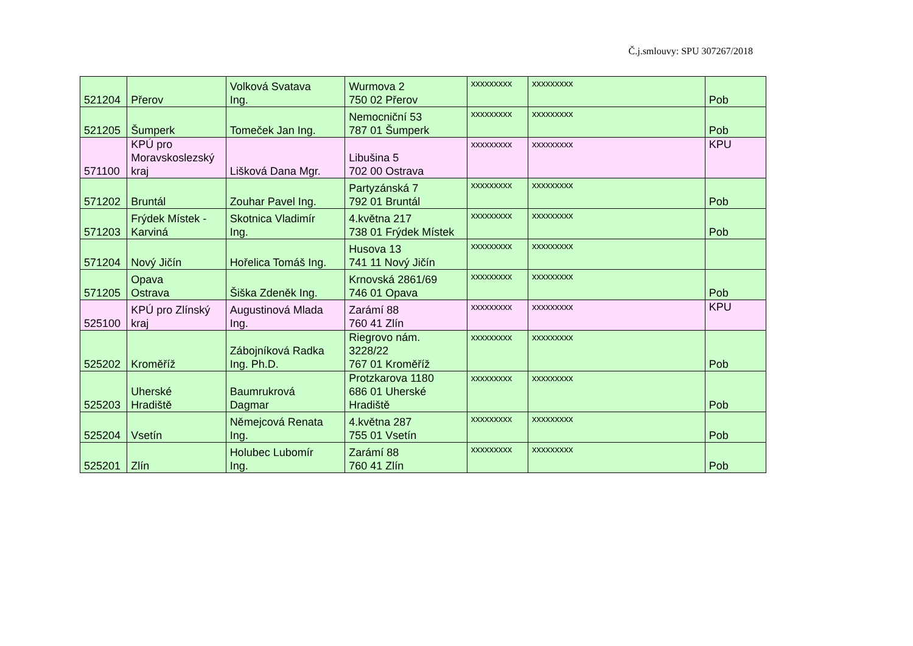Č.j.smlouvy: SPU 307267/2018
| 521204 | Přerov | Volková Svatava Ing. | Wurmova 2 750 02 Přerov | xxxxxxxxx | xxxxxxxxx | Pob |
| 521205 | Šumperk | Tomeček Jan Ing. | Nemocniční 53 787 01 Šumperk | xxxxxxxxx | xxxxxxxxx | Pob |
| 571100 | KPÚ pro Moravskoslezský kraj | Lišková Dana Mgr. | Libušina 5 702 00 Ostrava | xxxxxxxxx | xxxxxxxxx | KPU |
| 571202 | Bruntál | Zouhar Pavel Ing. | Partyzánská 7 792 01 Bruntál | xxxxxxxxx | xxxxxxxxx | Pob |
| 571203 | Frýdek Místek - Karviná | Skotnica Vladimír Ing. | 4.května 217 738 01 Frýdek Místek | xxxxxxxxx | xxxxxxxxx | Pob |
| 571204 | Nový Jičín | Hořelica Tomáš Ing. | Husova 13 741 11 Nový Jičín | xxxxxxxxx | xxxxxxxxx | |
| 571205 | Opava Ostrava | Šiška Zdeněk Ing. | Krnovská 2861/69 746 01 Opava | xxxxxxxxx | xxxxxxxxx | Pob |
| 525100 | KPÚ pro Zlínský kraj | Augustinová Mlada Ing. | Zarámí 88 760 41 Zlín | xxxxxxxxx | xxxxxxxxx | KPU |
| 525202 | Kroměříž | Zábojníková Radka Ing. Ph.D. | Riegrovo nám. 3228/22 767 01 Kroměříž | xxxxxxxxx | xxxxxxxxx | Pob |
| 525203 | Uherské Hradiště | Baumrukrová Dagmar | Protzkarova 1180 686 01 Uherské Hradiště | xxxxxxxxx | xxxxxxxxx | Pob |
| 525204 | Vsetín | Němejcová Renata Ing. | 4.května 287 755 01 Vsetín | xxxxxxxxx | xxxxxxxxx | Pob |
| 525201 | Zlín | Holubec Lubomír Ing. | Zarámí 88 760 41 Zlín | xxxxxxxxx | xxxxxxxxx | Pob |